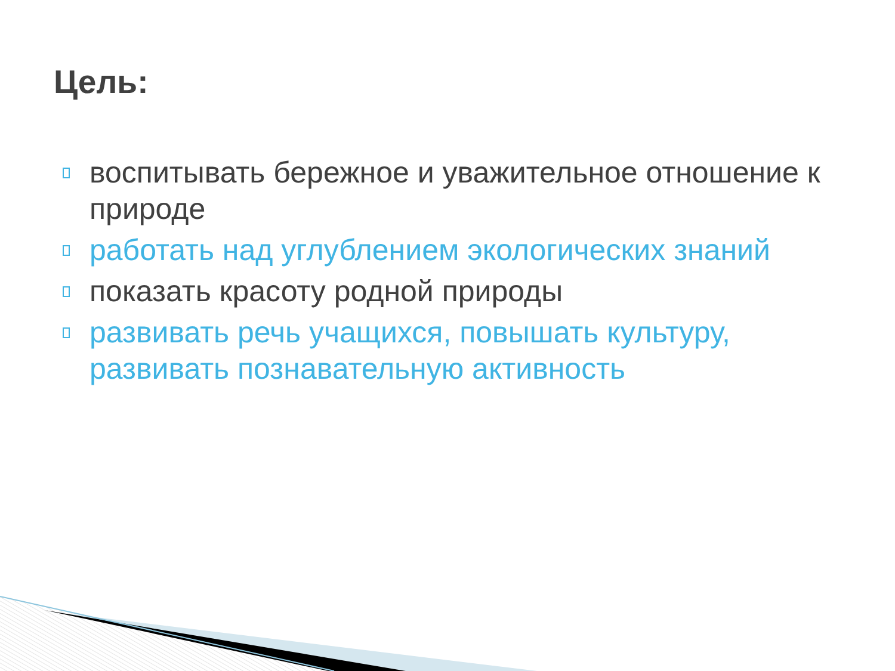Цель:
воспитывать бережное и уважительное отношение к природе
работать над углублением экологических знаний
показать красоту родной природы
развивать речь учащихся, повышать культуру, развивать познавательную активность